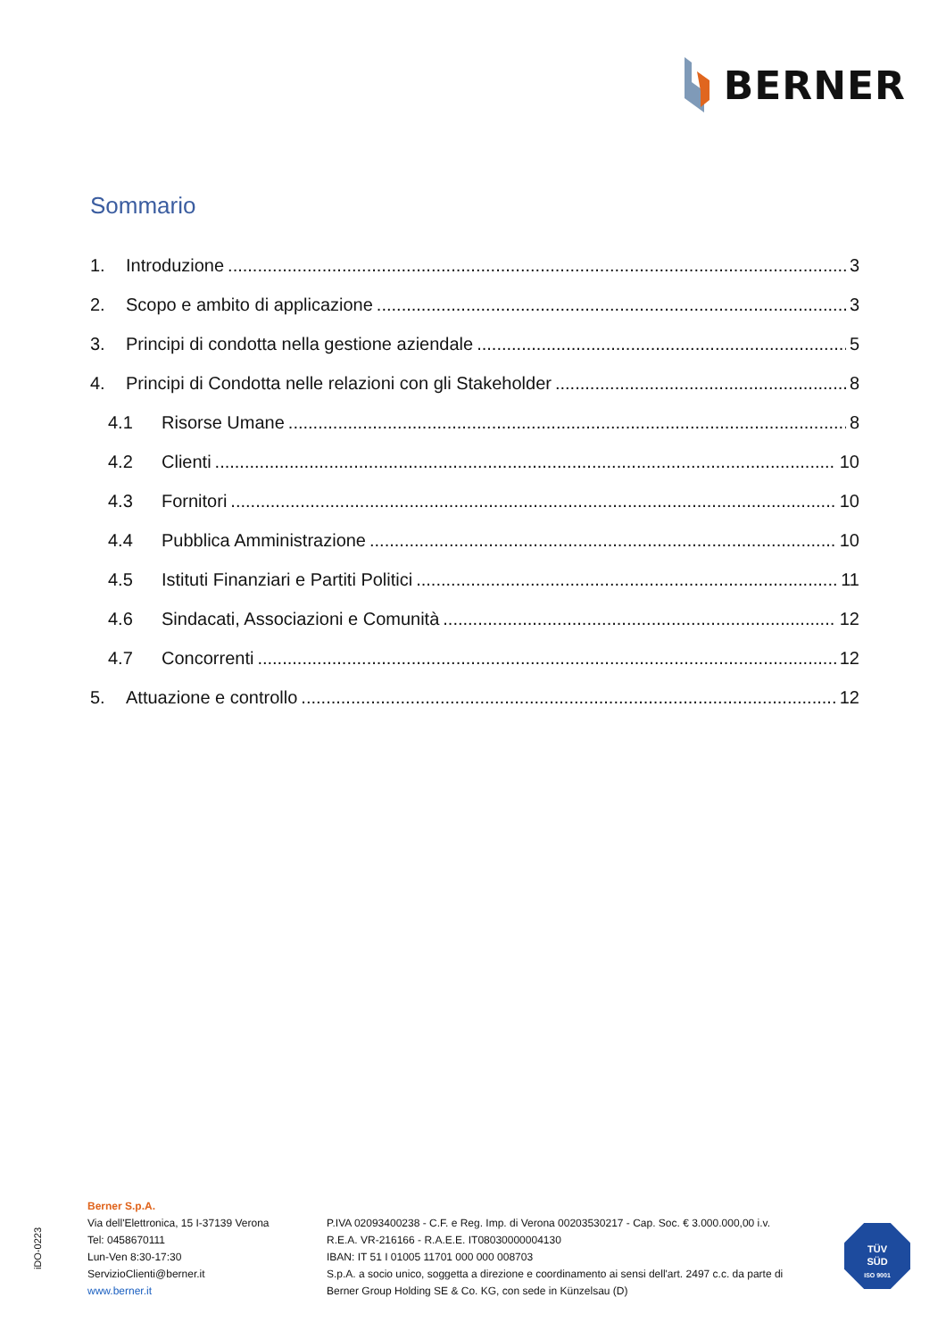BERNER
Sommario
1. Introduzione 3
2. Scopo e ambito di applicazione 3
3. Principi di condotta nella gestione aziendale 5
4. Principi di Condotta nelle relazioni con gli Stakeholder 8
4.1 Risorse Umane 8
4.2 Clienti 10
4.3 Fornitori 10
4.4 Pubblica Amministrazione 10
4.5 Istituti Finanziari e Partiti Politici 11
4.6 Sindacati, Associazioni e Comunità 12
4.7 Concorrenti 12
5. Attuazione e controllo 12
iDO-0223
Berner S.p.A.
Via dell'Elettronica, 15 I-37139 Verona
Tel: 0458670111
Lun-Ven 8:30-17:30
ServizioClienti@berner.it
www.berner.it
P.IVA 02093400238 - C.F. e Reg. Imp. di Verona 00203530217 - Cap. Soc. € 3.000.000,00 i.v.
R.E.A. VR-216166 - R.A.E.E. IT08030000004130
IBAN: IT 51 I 01005 11701 000 000 008703
S.p.A. a socio unico, soggetta a direzione e coordinamento ai sensi dell'art. 2497 c.c. da parte di
Berner Group Holding SE & Co. KG, con sede in Künzelsau (D)
TÜV
SÜD
ISO 9001